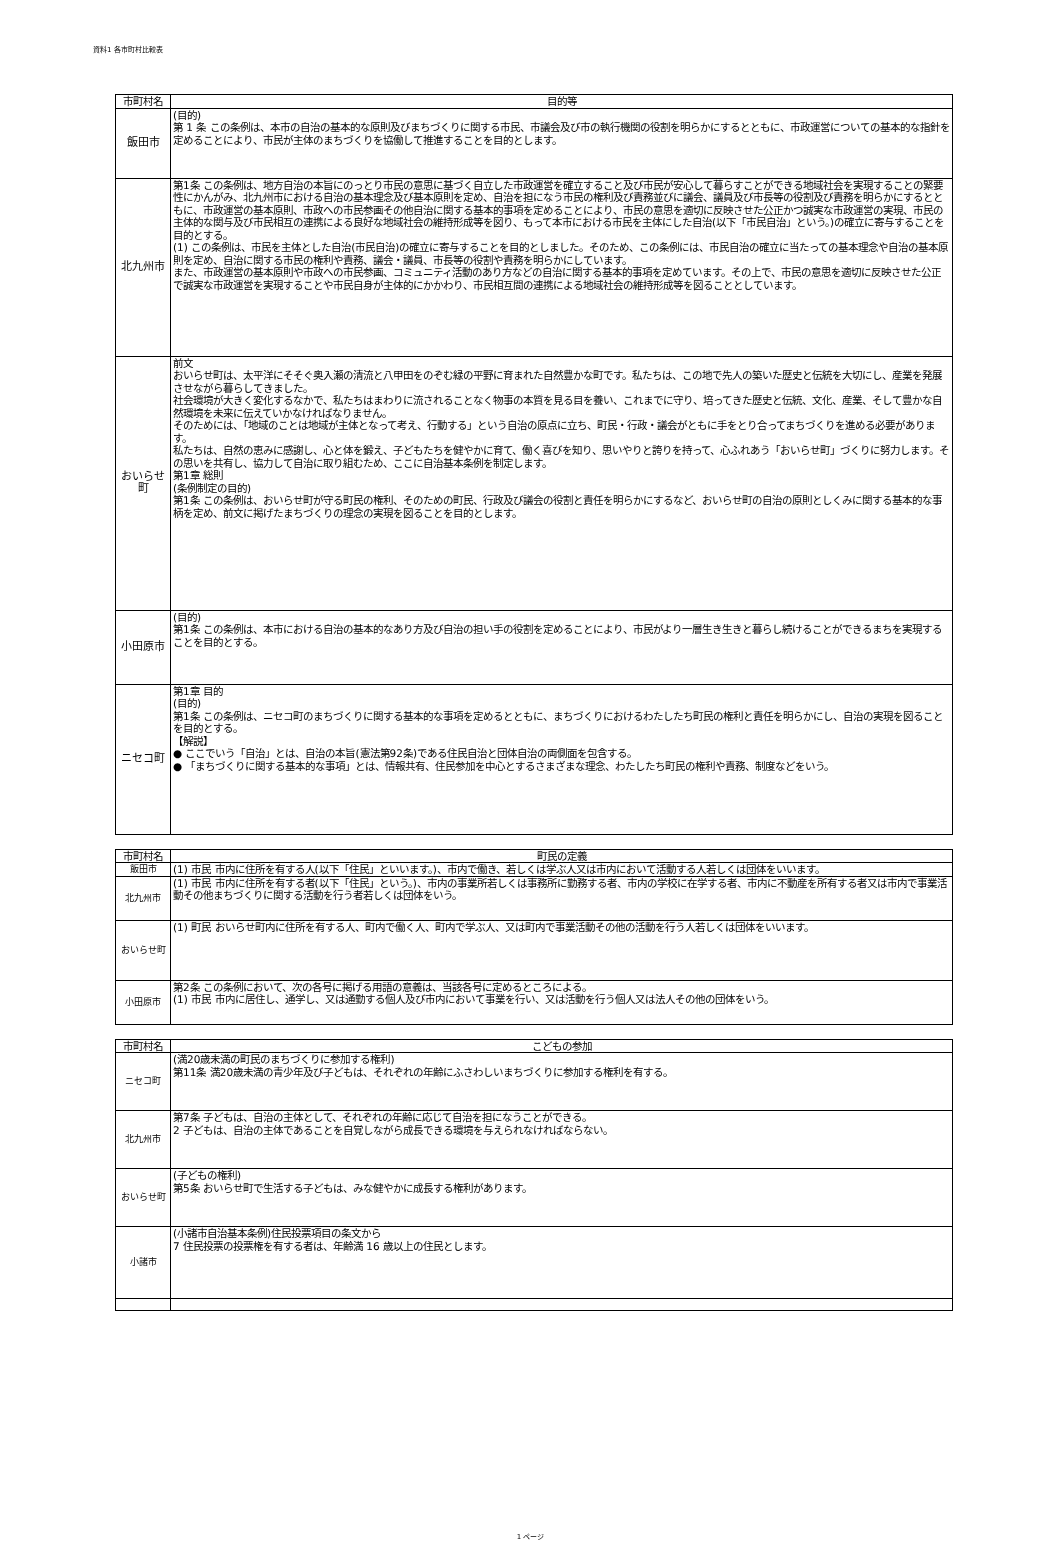資料1 各市町村比較表
| 市町村名 | 目的等 |
| --- | --- |
| 飯田市 | (目的) 第 1 条 この条例は、本市の自治の基本的な原則及びまちづくりに関する市民、市議会及び市の執行機関の役割を明らかにするとともに、市政運営についての基本的な指針を定めることにより、市民が主体のまちづくりを協働して推進することを目的とします。 |
| 北九州市 | 第1条 この条例は、地方自治の本旨にのっとり市民の意思に基づく自立した市政運営を確立すること及び市民が安心して暮らすことができる地域社会を実現することの緊要性にかんがみ、北九州市における自治の基本理念及び基本原則を定め、自治を担になう市民の権利及び責務並びに議会、議員及び市長等の役割及び責務を明らかにするとともに、市政運営の基本原則、市政への市民参画その他自治に関する基本的事項を定めることにより、市民の意思を適切に反映させた公正かつ誠実な市政運営の実現、市民の主体的な関与及び市民相互の連携による良好な地域社会の維持形成等を図り、もって本市における市民を主体にした自治(以下「市民自治」という。)の確立に寄与することを目的とする。 (1) この条例は、市民を主体とした自治(市民自治)の確立に寄与することを目的としました。そのため、この条例には、市民自治の確立に当たっての基本理念や自治の基本原則を定め、自治に関する市民の権利や責務、議会・議員、市長等の役割や責務を明らかにしています。 また、市政運営の基本原則や市政への市民参画、コミュニティ活動のあり方などの自治に関する基本的事項を定めています。その上で、市民の意思を適切に反映させた公正で誠実な市政運営を実現することや市民自身が主体的にかかわり、市民相互間の連携による地域社会の維持形成等を図ることとしています。 |
| おいらせ町 | 前文 おいらせ町は、太平洋にそそぐ奥入瀬の清流と八甲田をのぞむ緑の平野に育まれた自然豊かな町です。私たちは、この地で先人の築いた歴史と伝統を大切にし、産業を発展させながら暮らしてきました。 社会環境が大きく変化するなかで、私たちはまわりに流されることなく物事の本質を見る目を養い、これまでに守り、培ってきた歴史と伝統、文化、産業、そして豊かな自然環境を未来に伝えていかなければなりません。 そのためには、「地域のことは地域が主体となって考え、行動する」という自治の原点に立ち、町民・行政・議会がともに手をとり合ってまちづくりを進める必要があります。 私たちは、自然の恵みに感謝し、心と体を鍛え、子どもたちを健やかに育て、働く喜びを知り、思いやりと誇りを持って、心ふれあう「おいらせ町」づくりに努力します。その思いを共有し、協力して自治に取り組むため、ここに自治基本条例を制定します。 第1章 総則 (条例制定の目的) 第1条 この条例は、おいらせ町が守る町民の権利、そのための町民、行政及び議会の役割と責任を明らかにするなど、おいらせ町の自治の原則としくみに関する基本的な事柄を定め、前文に掲げたまちづくりの理念の実現を図ることを目的とします。 |
| 小田原市 | (目的) 第1条 この条例は、本市における自治の基本的なあり方及び自治の担い手の役割を定めることにより、市民がより一層生き生きと暮らし続けることができるまちを実現することを目的とする。 |
| ニセコ町 | 第1章 目的 (目的) 第1条 この条例は、ニセコ町のまちづくりに関する基本的な事項を定めるとともに、まちづくりにおけるわたしたち町民の権利と責任を明らかにし、自治の実現を図ることを目的とする。 【解説】 ● ここでいう「自治」とは、自治の本旨(憲法第92条)である住民自治と団体自治の両側面を包含する。 ● 「まちづくりに関する基本的な事項」とは、情報共有、住民参加を中心とするさまざまな理念、わたしたち町民の権利や責務、制度などをいう。 |
| 市町村名 | 町民の定義 |
| --- | --- |
| 飯田市 | (1) 市民 市内に住所を有する人(以下「住民」といいます。)、市内で働き、若しくは学ぶ人又は市内において活動する人若しくは団体をいいます。 |
| 北九州市 | (1) 市民 市内に住所を有する者(以下「住民」という。)、市内の事業所若しくは事務所に勤務する者、市内の学校に在学する者、市内に不動産を所有する者又は市内で事業活動その他まちづくりに関する活動を行う者若しくは団体をいう。 |
| おいらせ町 | (1) 町民 おいらせ町内に住所を有する人、町内で働く人、町内で学ぶ人、又は町内で事業活動その他の活動を行う人若しくは団体をいいます。 |
| 小田原市 | 第2条 この条例において、次の各号に掲げる用語の意義は、当該各号に定めるところによる。 (1) 市民 市内に居住し、通学し、又は通勤する個人及び市内において事業を行い、又は活動を行う個人又は法人その他の団体をいう。 |
| 市町村名 | こどもの参加 |
| --- | --- |
| ニセコ町 | (満20歳未満の町民のまちづくりに参加する権利) 第11条 満20歳未満の青少年及び子どもは、それぞれの年齢にふさわしいまちづくりに参加する権利を有する。 |
| 北九州市 | 第7条 子どもは、自治の主体として、それぞれの年齢に応じて自治を担になうことができる。 2 子どもは、自治の主体であることを自覚しながら成長できる環境を与えられなければならない。 |
| おいらせ町 | (子どもの権利) 第5条 おいらせ町で生活する子どもは、みな健やかに成長する権利があります。 |
| 小諸市 | (小諸市自治基本条例)住民投票項目の条文から 7 住民投票の投票権を有する者は、年齢満 16 歳以上の住民とします。 |
1 ページ